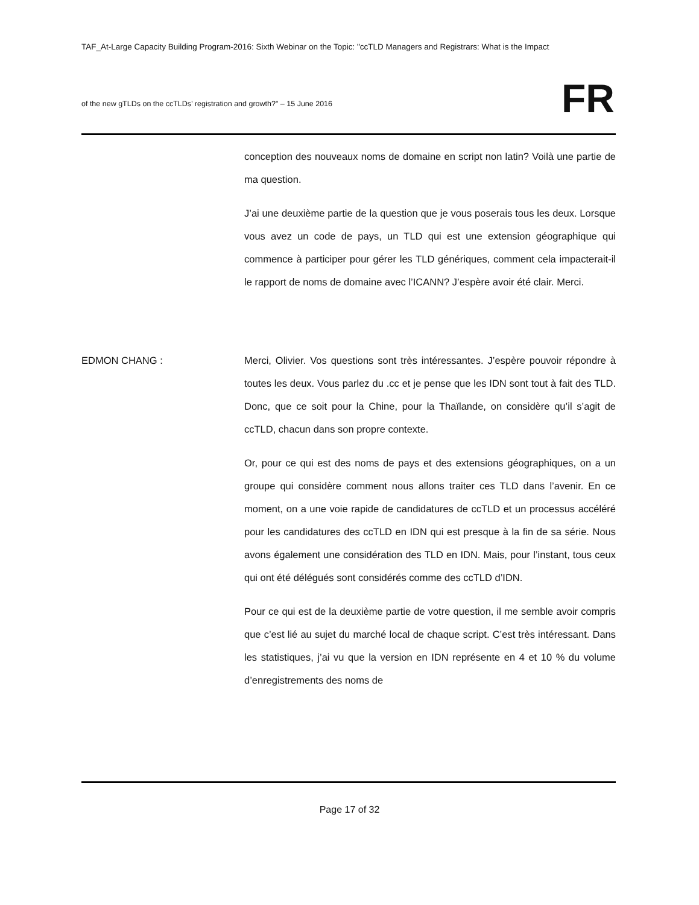TAF_At-Large Capacity Building Program-2016: Sixth Webinar on the Topic: "ccTLD Managers and Registrars: What is the Impact
of the new gTLDs on the ccTLDs’ registration and growth?" – 15 June 2016
FR
conception des nouveaux noms de domaine en script non latin? Voilà une partie de ma question.
J’ai une deuxième partie de la question que je vous poserais tous les deux. Lorsque vous avez un code de pays, un TLD qui est une extension géographique qui commence à participer pour gérer les TLD génériques, comment cela impacterait-il le rapport de noms de domaine avec l’ICANN? J’espère avoir été clair. Merci.
EDMON CHANG : Merci, Olivier. Vos questions sont très intéressantes. J’espère pouvoir répondre à toutes les deux. Vous parlez du .cc et je pense que les IDN sont tout à fait des TLD. Donc, que ce soit pour la Chine, pour la Thaïlande, on considère qu’il s’agit de ccTLD, chacun dans son propre contexte.
Or, pour ce qui est des noms de pays et des extensions géographiques, on a un groupe qui considère comment nous allons traiter ces TLD dans l’avenir. En ce moment, on a une voie rapide de candidatures de ccTLD et un processus accéléré pour les candidatures des ccTLD en IDN qui est presque à la fin de sa série. Nous avons également une considération des TLD en IDN. Mais, pour l’instant, tous ceux qui ont été délégués sont considérés comme des ccTLD d’IDN.
Pour ce qui est de la deuxième partie de votre question, il me semble avoir compris que c’est lié au sujet du marché local de chaque script. C’est très intéressant. Dans les statistiques, j’ai vu que la version en IDN représente en 4 et 10 % du volume d’enregistrements des noms de
Page 17 of 32